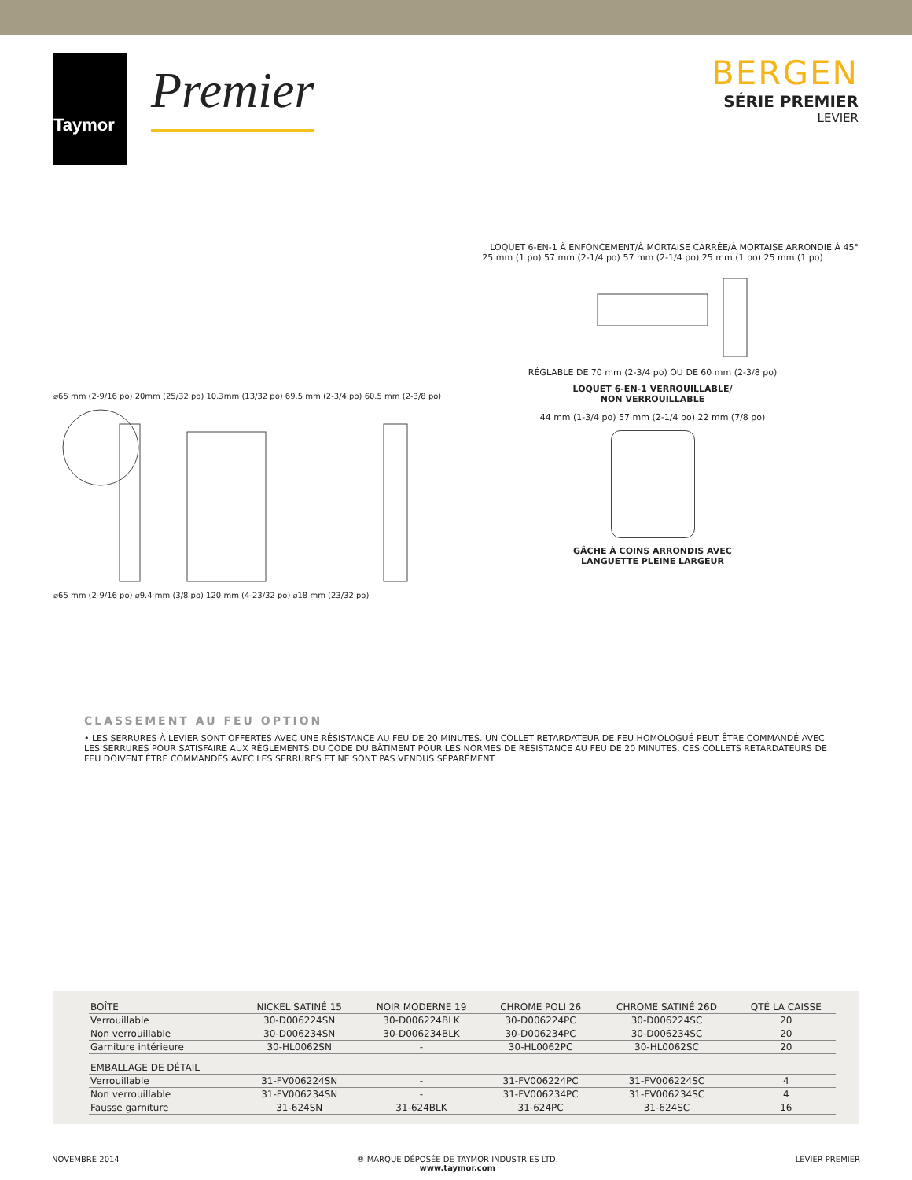Taymor
Premier
BERGEN
SÉRIE PREMIER
LEVIER
⌀65 mm (2-9/16 po) 20mm (25/32 po) 10.3mm (13/32 po) 69.5 mm (2-3/4 po) 60.5 mm (2-3/8 po)
⌀65 mm (2-9/16 po) ⌀9.4 mm (3/8 po) 120 mm (4-23/32 po) ⌀18 mm (23/32 po)
LOQUET 6-EN-1 À ENFONCEMENT/À MORTAISE CARRÉE/À MORTAISE ARRONDIE À 45°
25 mm (1 po) 57 mm (2-1/4 po) 57 mm (2-1/4 po) 25 mm (1 po) 25 mm (1 po)
RÉGLABLE DE 70 mm (2-3/4 po) OU DE 60 mm (2-3/8 po)
LOQUET 6-EN-1 VERROUILLABLE/
NON VERROUILLABLE
44 mm (1-3/4 po) 57 mm (2-1/4 po) 22 mm (7/8 po)
GÂCHE À COINS ARRONDIS AVEC
LANGUETTE PLEINE LARGEUR
CLASSEMENT AU FEU OPTION
• LES SERRURES À LEVIER SONT OFFERTES AVEC UNE RÉSISTANCE AU FEU DE 20 MINUTES. UN COLLET RETARDATEUR DE FEU HOMOLOGUÉ PEUT ÊTRE COMMANDÉ AVEC LES SERRURES POUR SATISFAIRE AUX RÈGLEMENTS DU CODE DU BÂTIMENT POUR LES NORMES DE RÉSISTANCE AU FEU DE 20 MINUTES. CES COLLETS RETARDATEURS DE FEU DOIVENT ÊTRE COMMANDÉS AVEC LES SERRURES ET NE SONT PAS VENDUS SÉPARÉMENT.
| BOÎTE | NICKEL SATINÉ 15 | NOIR MODERNE 19 | CHROME POLI 26 | CHROME SATINÉ 26D | QTÉ LA CAISSE |
| --- | --- | --- | --- | --- | --- |
| Verrouillable | 30-D006224SN | 30-D006224BLK | 30-D006224PC | 30-D006224SC | 20 |
| Non verrouillable | 30-D006234SN | 30-D006234BLK | 30-D006234PC | 30-D006234SC | 20 |
| Garniture intérieure | 30-HL0062SN | - | 30-HL0062PC | 30-HL0062SC | 20 |
| EMBALLAGE DE DÉTAIL | | | | | |
| Verrouillable | 31-FV006224SN | - | 31-FV006224PC | 31-FV006224SC | 4 |
| Non verrouillable | 31-FV006234SN | - | 31-FV006234PC | 31-FV006234SC | 4 |
| Fausse garniture | 31-624SN | 31-624BLK | 31-624PC | 31-624SC | 16 |
NOVEMBRE 2014 ® MARQUE DÉPOSÉE DE TAYMOR INDUSTRIES LTD.
www.taymor.com LEVIER PREMIER